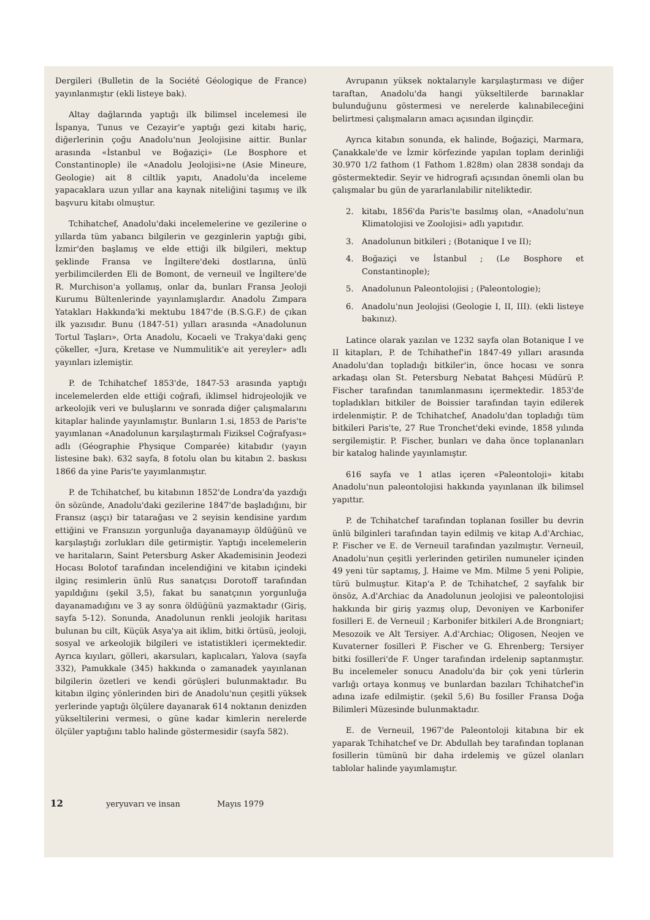Dergileri (Bulletin de la Société Géologique de France) yayınlanmıştır (ekli listeye bak).
Altay dağlarında yaptığı ilk bilimsel incelemesi ile İspanya, Tunus ve Cezayir'e yaptığı gezi kitabı hariç, diğerlerinin çoğu Anadolu'nun Jeolojisine aittir. Bunlar arasında «İstanbul ve Boğaziçi» (Le Bosphore et Constantinople) ile «Anadolu Jeolojisi»ne (Asie Mineure, Geologie) ait 8 ciltlik yapıtı, Anadolu'da inceleme yapacaklara uzun yıllar ana kaynak niteliğini taşımış ve ilk başvuru kitabı olmuştur.
Tchihatchef, Anadolu'daki incelemelerine ve gezilerine o yıllarda tüm yabancı bilgilerin ve gezginlerin yaptığı gibi, İzmir'den başlamış ve elde ettiği ilk bilgileri, mektup şeklinde Fransa ve İngiltere'deki dostlarına, ünlü yerbilimcilerden Eli de Bomont, de verneuil ve İngiltere'de R. Murchison'a yollamış, onlar da, bunları Fransa Jeoloji Kurumu Bültenlerinde yayınlamışlardır. Anadolu Zımpara Yatakları Hakkında'ki mektubu 1847'de (B.S.G.F.) de çıkan ilk yazısıdır. Bunu (1847-51) yılları arasında «Anadolunun Tortul Taşları», Orta Anadolu, Kocaeli ve Trakya'daki genç çökeller, «Jura, Kretase ve Nummulitik'e ait yereyler» adlı yayınları izlemiştir.
P. de Tchihatchef 1853'de, 1847-53 arasında yaptığı incelemelerden elde ettiği coğrafi, iklimsel hidrojeolojik ve arkeolojik veri ve buluşlarını ve sonrada diğer çalışmalarını kitaplar halinde yayınlamıştır. Bunların 1.si, 1853 de Paris'te yayımlanan «Anadolunun karşılaştırmalı Fiziksel Coğrafyası» adlı (Géographie Physique Comparée) kitabıdır (yayın listesine bak). 632 sayfa, 8 fotolu olan bu kitabın 2. baskısı 1866 da yine Paris'te yayımlanmıştır.
P. de Tchihatchef, bu kitabının 1852'de Londra'da yazdığı ön sözünde, Anadolu'daki gezilerine 1847'de başladığını, bir Fransız (aşçı) bir tatarağası ve 2 seyisin kendisine yardım ettiğini ve Fransızın yorgunluğa dayanamayıp öldüğünü ve karşılaştığı zorlukları dile getirmiştir. Yaptığı incelemelerin ve haritaların, Saint Petersburg Asker Akademisinin Jeodezi Hocası Bolotof tarafından incelendiğini ve kitabın içindeki ilginç resimlerin ünlü Rus sanatçısı Dorotoff tarafından yapıldığını (şekil 3,5), fakat bu sanatçının yorgunluğa dayanamadığını ve 3 ay sonra öldüğünü yazmaktadır (Giriş, sayfa 5-12). Sonunda, Anadolunun renkli jeolojik haritası bulunan bu cilt, Küçük Asya'ya ait iklim, bitki örtüsü, jeoloji, sosyal ve arkeolojik bilgileri ve istatistikleri içermektedir. Ayrıca kıyıları, gölleri, akarsuları, kaplıcaları, Yalova (sayfa 332), Pamukkale (345) hakkında o zamanadek yayınlanan bilgilerin özetleri ve kendi görüşleri bulunmaktadır. Bu kitabın ilginç yönlerinden biri de Anadolu'nun çeşitli yüksek yerlerinde yaptığı ölçülere dayanarak 614 noktanın denizden yükseltilerini vermesi, o güne kadar kimlerin nerelerde ölçüler yaptığını tablo halinde göstermesidir (sayfa 582).
Avrupanın yüksek noktalarıyle karşılaştırması ve diğer taraftan, Anadolu'da hangi yükseltilerde barınaklar bulunduğunu göstermesi ve nerelerde kalınabileceğini belirtmesi çalışmaların amacı açısından ilginçdir.
Ayrıca kitabın sonunda, ek halinde, Boğaziçi, Marmara, Çanakkale'de ve İzmir körfezinde yapılan toplam derinliği 30.970 1/2 fathom (1 Fathom 1.828m) olan 2838 sondajı da göstermektedir. Seyir ve hidrografi açısından önemli olan bu çalışmalar bu gün de yararlanılabilir niteliktedir.
2. kitabı, 1856'da Paris'te basılmış olan, «Anadolu'nun Klimatolojisi ve Zoolojisi» adlı yapıtıdır.
3. Anadolunun bitkileri ; (Botanique I ve II);
4. Boğaziçi ve İstanbul ; (Le Bosphore et Constantinople);
5. Anadolunun Paleontolojisi ; (Paleontologie);
6. Anadolu'nun Jeolojisi (Geologie I, II, III). (ekli listeye bakınız).
Latince olarak yazılan ve 1232 sayfa olan Botanique I ve II kitapları, P. de Tchihathef'in 1847-49 yılları arasında Anadolu'dan topladığı bitkiler'in, önce hocası ve sonra arkadaşı olan St. Petersburg Nebatat Bahçesi Müdürü P. Fischer tarafından tanımlanmasını içermektedir. 1853'de topladıkları bitkiler de Boissier tarafından tayin edilerek irdelenmiştir. P. de Tchihatchef, Anadolu'dan topladığı tüm bitkileri Paris'te, 27 Rue Tronchet'deki evinde, 1858 yılında sergilemiştir. P. Fischer, bunları ve daha önce toplananları bir katalog halinde yayınlamıştır.
616 sayfa ve 1 atlas içeren «Paleontoloji» kitabı Anadolu'nun paleontolojisi hakkında yayınlanan ilk bilimsel yapıttır.
P. de Tchihatchef tarafından toplanan fosiller bu devrin ünlü bilginleri tarafından tayin edilmiş ve kitap A.d'Archiac, P. Fischer ve E. de Verneuil tarafından yazılmıştır. Verneuil, Anadolu'nun çeşitli yerlerinden getirilen numuneler içinden 49 yeni tür saptamış, J. Haime ve Mm. Milme 5 yeni Polipie, türü bulmuştur. Kitap'a P. de Tchihatchef, 2 sayfalık bir önsöz, A.d'Archiac da Anadolunun jeolojisi ve paleontolojisi hakkında bir giriş yazmış olup, Devoniyen ve Karbonifer fosilleri E. de Verneuil ; Karbonifer bitkileri A.de Brongniart; Mesozoik ve Alt Tersiyer. A.d'Archiac; Oligosen, Neojen ve Kuvaterner fosilleri P. Fischer ve G. Ehrenberg; Tersiyer bitki fosilleri'de F. Unger tarafından irdelenip saptanmıştır. Bu incelemeler sonucu Anadolu'da bir çok yeni türlerin varlığı ortaya konmuş ve bunlardan bazıları Tchihatchef'in adına izafe edilmiştir. (şekil 5,6) Bu fosiller Fransa Doğa Bilimleri Müzesinde bulunmaktadır.
E. de Verneuil, 1967'de Paleontoloji kitabına bir ek yaparak Tchihatchef ve Dr. Abdullah bey tarafından toplanan fosillerin tümünü bir daha irdelemiş ve güzel olanları tablolar halinde yayımlamıştır.
12 yeryuvarı ve insan Mayıs 1979